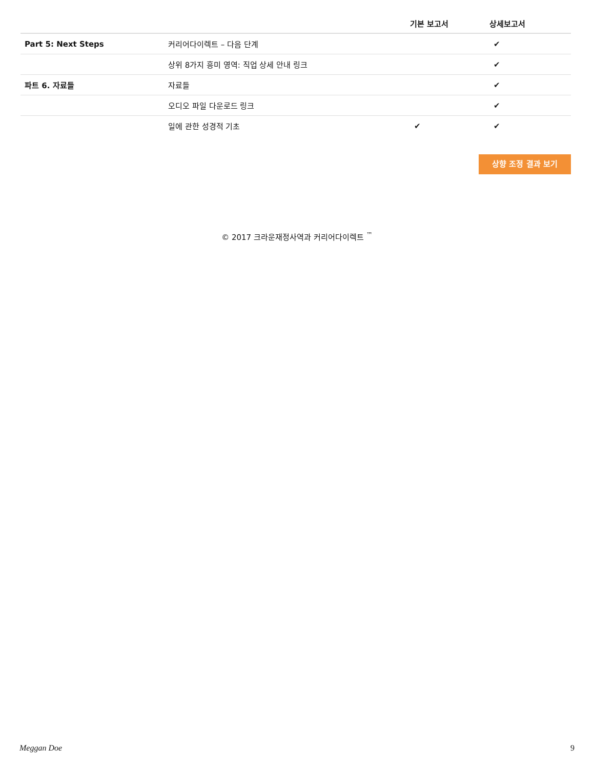| | | 기본 보고서 | 상세보고서 |
| --- | --- | --- | --- |
| Part 5: Next Steps | 커리어다이렉트 – 다음 단계 | | ✔ |
| | 상위 8가지 흥미 영역: 직업 상세 안내 링크 | | ✔ |
| 파트 6. 자료들 | 자료들 | | ✔ |
| | 오디오 파일 다운로드 링크 | | ✔ |
| | 일에 관한 성경적 기초 | ✔ | ✔ |
상향 조정 결과 보기
© 2017 크라운재정사역과 커리어다이렉트 <sup>™</sup>
Meggan Doe 9